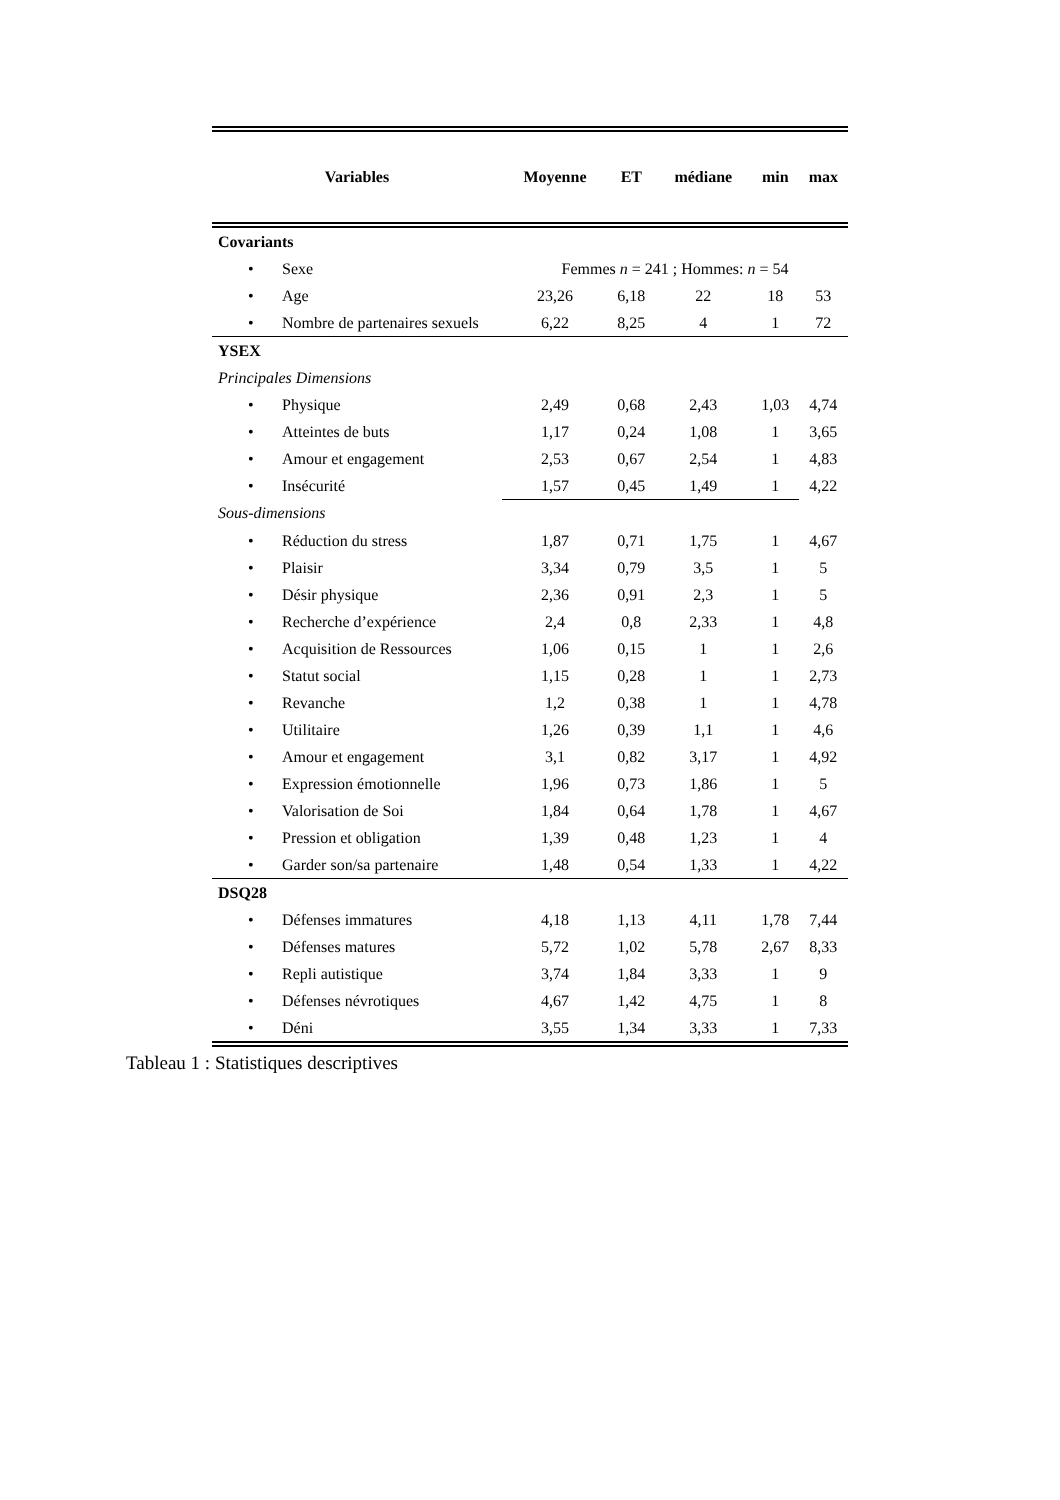| Variables | Moyenne | ET | médiane | min | max |
| --- | --- | --- | --- | --- | --- |
| Covariants | | | | | |
| • Sexe | Femmes n = 241 ; Hommes: n = 54 | | | | |
| • Age | 23,26 | 6,18 | 22 | 18 | 53 |
| • Nombre de partenaires sexuels | 6,22 | 8,25 | 4 | 1 | 72 |
| YSEX | | | | | |
| Principales Dimensions | | | | | |
| • Physique | 2,49 | 0,68 | 2,43 | 1,03 | 4,74 |
| • Atteintes de buts | 1,17 | 0,24 | 1,08 | 1 | 3,65 |
| • Amour et engagement | 2,53 | 0,67 | 2,54 | 1 | 4,83 |
| • Insécurité | 1,57 | 0,45 | 1,49 | 1 | 4,22 |
| Sous-dimensions | | | | | |
| • Réduction du stress | 1,87 | 0,71 | 1,75 | 1 | 4,67 |
| • Plaisir | 3,34 | 0,79 | 3,5 | 1 | 5 |
| • Désir physique | 2,36 | 0,91 | 2,3 | 1 | 5 |
| • Recherche d’expérience | 2,4 | 0,8 | 2,33 | 1 | 4,8 |
| • Acquisition de Ressources | 1,06 | 0,15 | 1 | 1 | 2,6 |
| • Statut social | 1,15 | 0,28 | 1 | 1 | 2,73 |
| • Revanche | 1,2 | 0,38 | 1 | 1 | 4,78 |
| • Utilitaire | 1,26 | 0,39 | 1,1 | 1 | 4,6 |
| • Amour et engagement | 3,1 | 0,82 | 3,17 | 1 | 4,92 |
| • Expression émotionnelle | 1,96 | 0,73 | 1,86 | 1 | 5 |
| • Valorisation de Soi | 1,84 | 0,64 | 1,78 | 1 | 4,67 |
| • Pression et obligation | 1,39 | 0,48 | 1,23 | 1 | 4 |
| • Garder son/sa partenaire | 1,48 | 0,54 | 1,33 | 1 | 4,22 |
| DSQ28 | | | | | |
| • Défenses immatures | 4,18 | 1,13 | 4,11 | 1,78 | 7,44 |
| • Défenses matures | 5,72 | 1,02 | 5,78 | 2,67 | 8,33 |
| • Repli autistique | 3,74 | 1,84 | 3,33 | 1 | 9 |
| • Défenses névrotiques | 4,67 | 1,42 | 4,75 | 1 | 8 |
| • Déni | 3,55 | 1,34 | 3,33 | 1 | 7,33 |
Tableau 1 : Statistiques descriptives